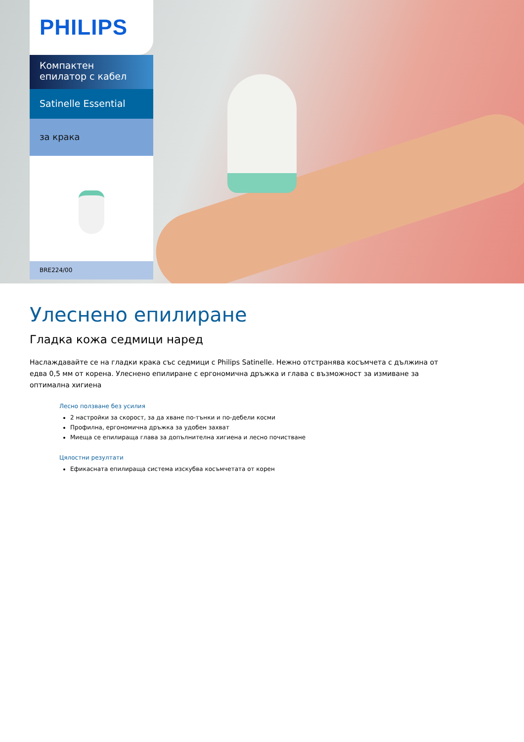PHILIPS
Компактен епилатор с кабел
Satinelle Essential
за крака
BRE224/00
Улеснено епилиране
Гладка кожа седмици наред
Наслаждавайте се на гладки крака със седмици с Philips Satinelle. Нежно отстранява косъмчета с дължина от едва 0,5 мм от корена. Улеснено епилиране с ергономична дръжка и глава с възможност за измиване за оптимална хигиена
Лесно ползване без усилия
2 настройки за скорост, за да хване по-тънки и по-дебели косми
Профилна, ергономична дръжка за удобен захват
Миеща се епилираща глава за допълнителна хигиена и лесно почистване
Цялостни резултати
Ефикасната епилираща система изскубва косъмчетата от корен